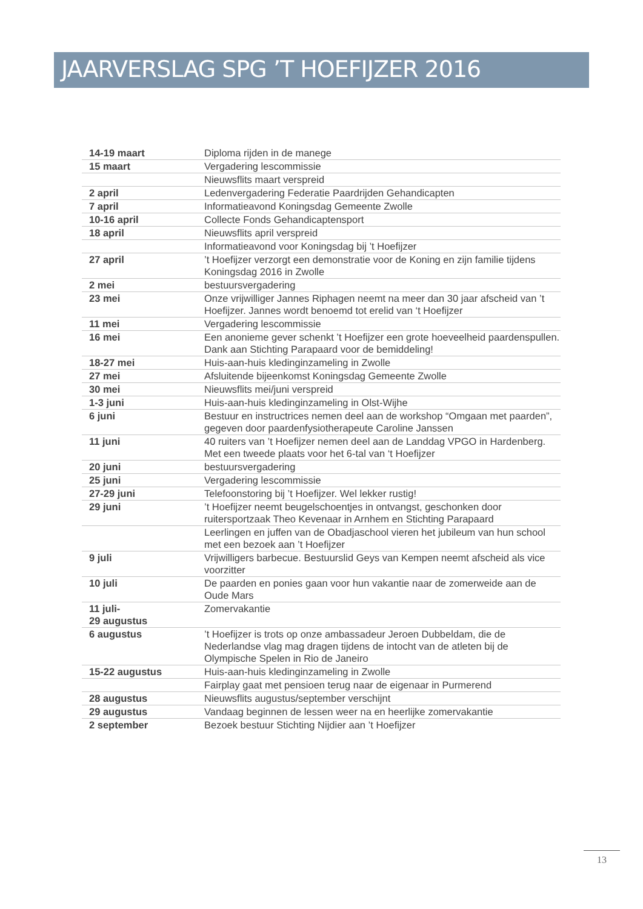JAARVERSLAG SPG ’T HOEFIJZER 2016
| 14-19 maart | Diploma rijden in de manege |
| 15 maart | Vergadering lescommissie |
| | Nieuwsflits maart verspreid |
| 2 april | Ledenvergadering Federatie Paardrijden Gehandicapten |
| 7 april | Informatieavond Koningsdag Gemeente Zwolle |
| 10-16 april | Collecte Fonds Gehandicaptensport |
| 18 april | Nieuwsflits april verspreid |
| | Informatieavond voor Koningsdag bij ’t Hoefijzer |
| 27 april | ’t Hoefijzer verzorgt een demonstratie voor de Koning en zijn familie tijdens Koningsdag 2016 in Zwolle |
| 2 mei | bestuursvergadering |
| 23 mei | Onze vrijwilliger Jannes Riphagen neemt na meer dan 30 jaar afscheid van ’t Hoefijzer. Jannes wordt benoemd tot erelid van ‘t Hoefijzer |
| 11 mei | Vergadering lescommissie |
| 16 mei | Een anonieme gever schenkt ’t Hoefijzer een grote hoeveelheid paardenspullen. Dank aan Stichting Parapaard voor de bemiddeling! |
| 18-27 mei | Huis-aan-huis kledinginzameling in Zwolle |
| 27 mei | Afsluitende bijeenkomst Koningsdag Gemeente Zwolle |
| 30 mei | Nieuwsflits mei/juni verspreid |
| 1-3 juni | Huis-aan-huis kledinginzameling in Olst-Wijhe |
| 6 juni | Bestuur en instructrices nemen deel aan de workshop “Omgaan met paarden”, gegeven door paardenfysiotherapeute Caroline Janssen |
| 11 juni | 40 ruiters van ’t Hoefijzer nemen deel aan de Landdag VPGO in Hardenberg. Met een tweede plaats voor het 6-tal van ‘t Hoefijzer |
| 20 juni | bestuursvergadering |
| 25 juni | Vergadering lescommissie |
| 27-29 juni | Telefoonstoring bij ’t Hoefijzer. Wel lekker rustig! |
| 29 juni | ’t Hoefijzer neemt beugelschoentjes in ontvangst, geschonken door ruitersportzaak Theo Kevenaar in Arnhem en Stichting Parapaard |
| | Leerlingen en juffen van de Obadjaschool vieren het jubileum van hun school met een bezoek aan ’t Hoefijzer |
| 9 juli | Vrijwilligers barbecue. Bestuurslid Geys van Kempen neemt afscheid als vice voorzitter |
| 10 juli | De paarden en ponies gaan voor hun vakantie naar de zomerweide aan de Oude Mars |
| 11 juli- 29 augustus | Zomervakantie |
| 6 augustus | ’t Hoefijzer is trots op onze ambassadeur Jeroen Dubbeldam, die de Nederlandse vlag mag dragen tijdens de intocht van de atleten bij de Olympische Spelen in Rio de Janeiro |
| 15-22 augustus | Huis-aan-huis kledinginzameling in Zwolle |
| | Fairplay gaat met pensioen terug naar de eigenaar in Purmerend |
| 28 augustus | Nieuwsflits augustus/september verschijnt |
| 29 augustus | Vandaag beginnen de lessen weer na en heerlijke zomervakantie |
| 2 september | Bezoek bestuur Stichting Nijdier aan ’t Hoefijzer |
13